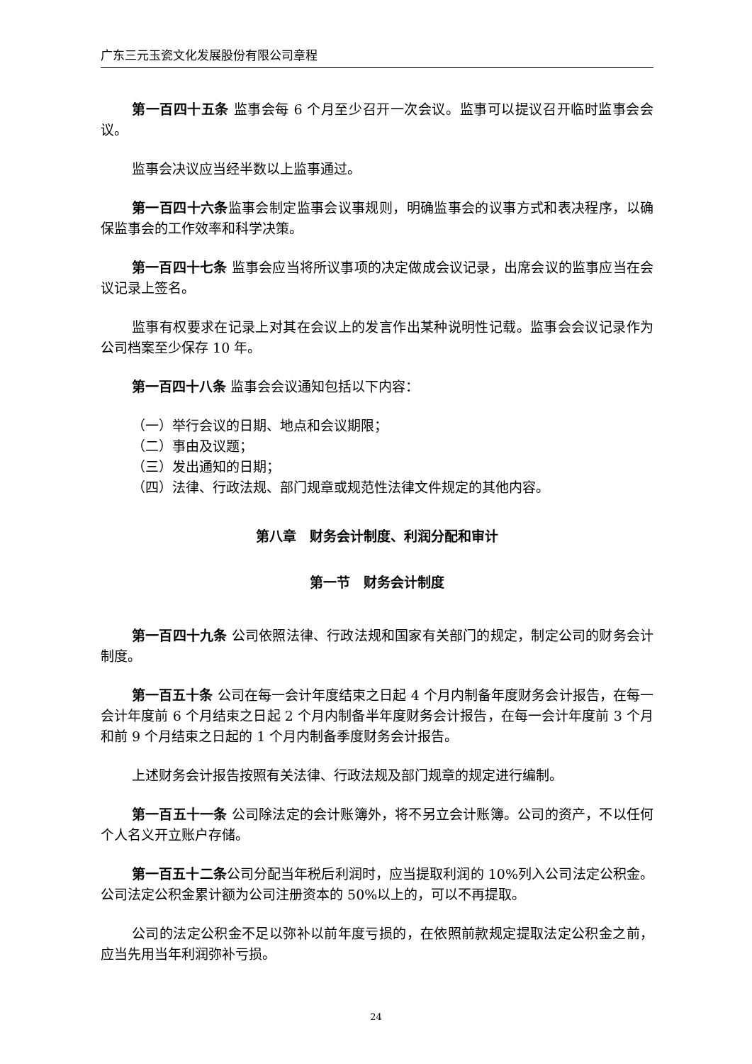广东三元玉瓷文化发展股份有限公司章程
第一百四十五条 监事会每 6 个月至少召开一次会议。监事可以提议召开临时监事会会议。
监事会决议应当经半数以上监事通过。
第一百四十六条监事会制定监事会议事规则，明确监事会的议事方式和表决程序，以确保监事会的工作效率和科学决策。
第一百四十七条 监事会应当将所议事项的决定做成会议记录，出席会议的监事应当在会议记录上签名。
监事有权要求在记录上对其在会议上的发言作出某种说明性记载。监事会会议记录作为公司档案至少保存 10 年。
第一百四十八条 监事会会议通知包括以下内容：
（一）举行会议的日期、地点和会议期限；
（二）事由及议题；
（三）发出通知的日期；
（四）法律、行政法规、部门规章或规范性法律文件规定的其他内容。
第八章　财务会计制度、利润分配和审计
第一节　财务会计制度
第一百四十九条 公司依照法律、行政法规和国家有关部门的规定，制定公司的财务会计制度。
第一百五十条 公司在每一会计年度结束之日起 4 个月内制备年度财务会计报告，在每一会计年度前 6 个月结束之日起 2 个月内制备半年度财务会计报告，在每一会计年度前 3 个月和前 9 个月结束之日起的 1 个月内制备季度财务会计报告。
上述财务会计报告按照有关法律、行政法规及部门规章的规定进行编制。
第一百五十一条 公司除法定的会计账簿外，将不另立会计账簿。公司的资产，不以任何个人名义开立账户存储。
第一百五十二条公司分配当年税后利润时，应当提取利润的 10%列入公司法定公积金。公司法定公积金累计额为公司注册资本的 50%以上的，可以不再提取。
公司的法定公积金不足以弥补以前年度亏损的，在依照前款规定提取法定公积金之前，应当先用当年利润弥补亏损。
24